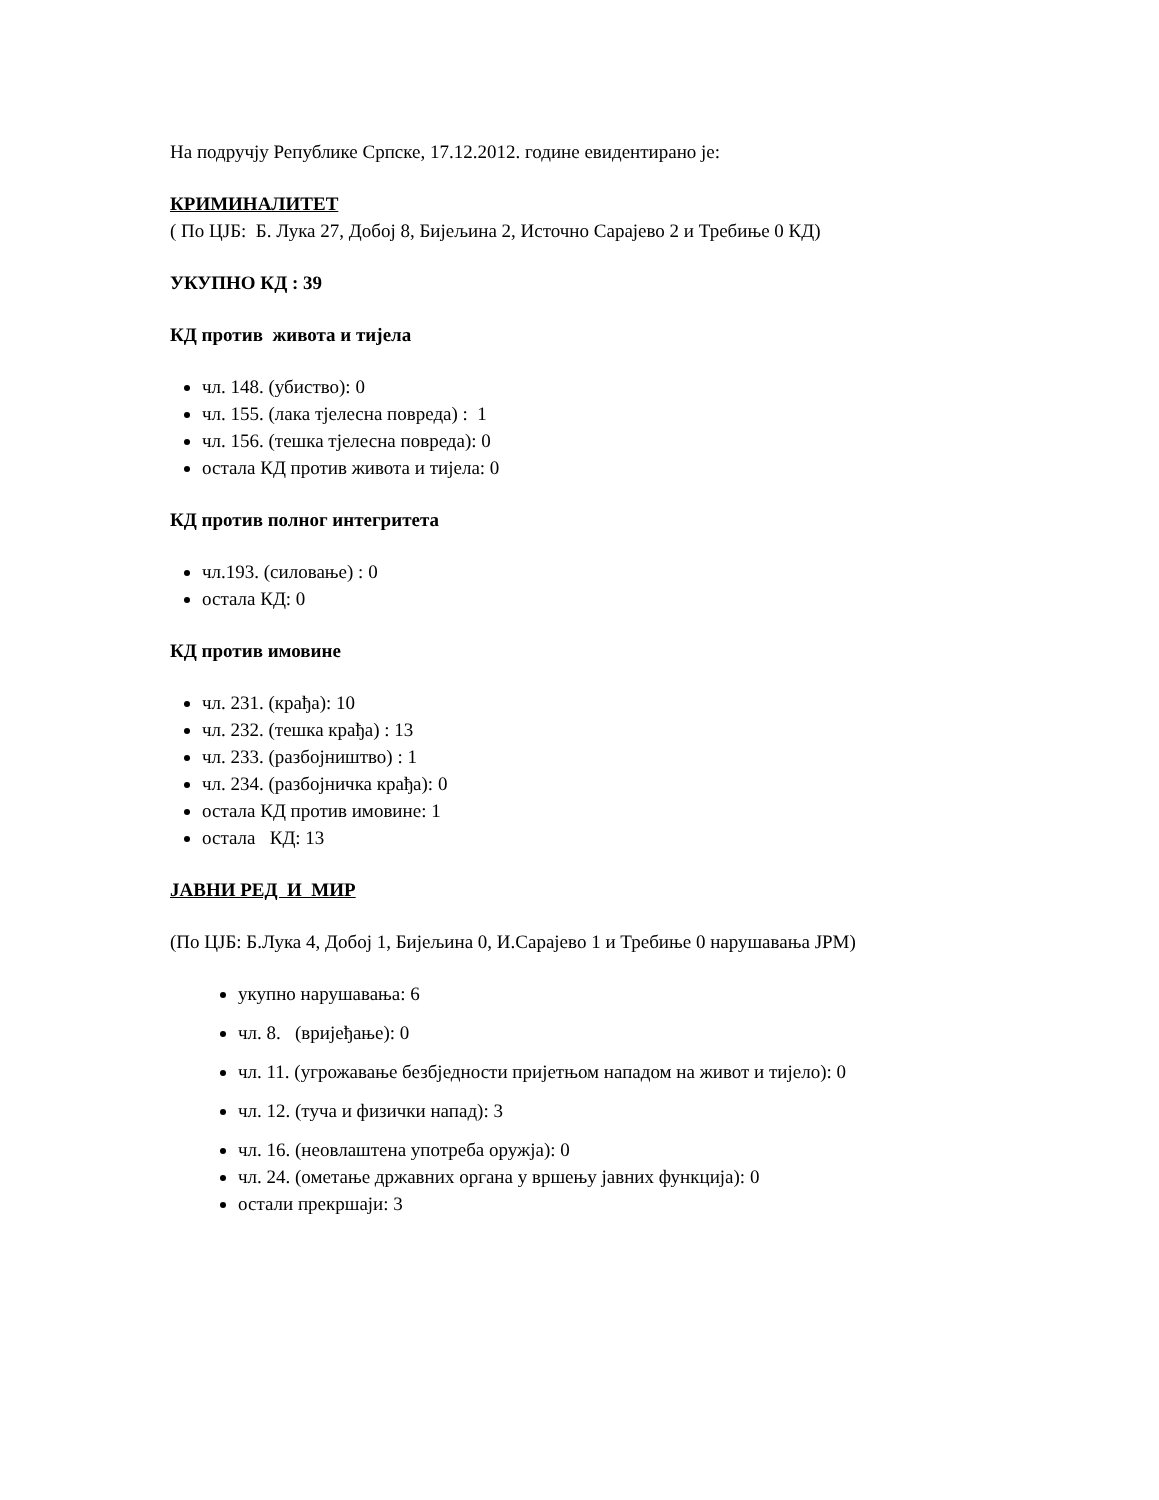На подручју Републике Српске, 17.12.2012. године евидентирано је:
КРИМИНАЛИТЕТ
( По ЦЈБ: Б. Лука 27, Добој 8, Бијељина 2, Источно Сарајево 2 и Требиње 0 КД)
УКУПНО КД : 39
КД против живота и тијела
чл. 148. (убиство): 0
чл. 155. (лака тјелесна повреда) : 1
чл. 156. (тешка тјелесна повреда): 0
остала КД против живота и тијела: 0
КД против полног интегритета
чл.193. (силовање) : 0
остала КД: 0
КД против имовине
чл. 231. (крађа): 10
чл. 232. (тешка крађа) : 13
чл. 233. (разбојништво) : 1
чл. 234. (разбојничка крађа): 0
остала КД против имовине: 1
остала КД: 13
ЈАВНИ РЕД И МИР
(По ЦЈБ: Б.Лука 4, Добој 1, Бијељина 0, И.Сарајево 1 и Требиње 0 нарушавања ЈРМ)
укупно нарушавања: 6
чл. 8. (вријеђање): 0
чл. 11. (угрожавање безбједности пријетњом нападом на живот и тијело): 0
чл. 12. (туча и физички напад): 3
чл. 16. (неовлаштена употреба оружја): 0
чл. 24. (ометање државних органа у вршењу јавних функција): 0
остали прекршаји: 3